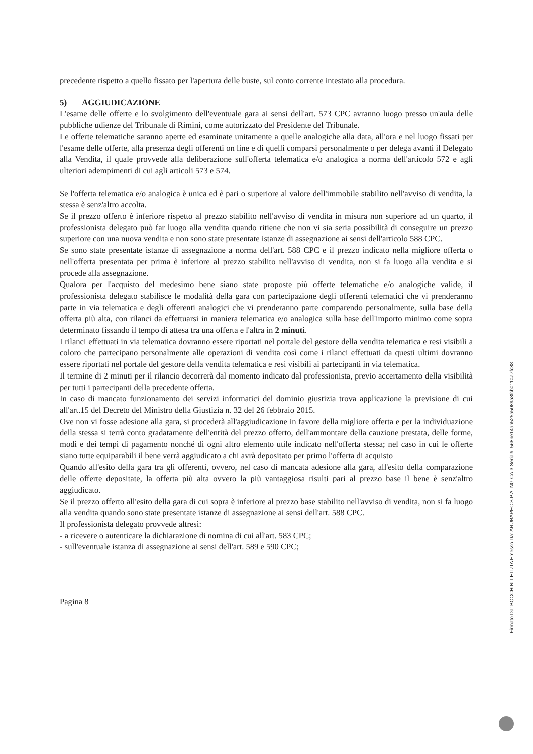precedente rispetto a quello fissato per l'apertura delle buste, sul conto corrente intestato alla procedura.
5) AGGIUDICAZIONE
L'esame delle offerte e lo svolgimento dell'eventuale gara ai sensi dell'art. 573 CPC avranno luogo presso un'aula delle pubbliche udienze del Tribunale di Rimini, come autorizzato del Presidente del Tribunale.
Le offerte telematiche saranno aperte ed esaminate unitamente a quelle analogiche alla data, all'ora e nel luogo fissati per l'esame delle offerte, alla presenza degli offerenti on line e di quelli comparsi personalmente o per delega avanti il Delegato alla Vendita, il quale provvede alla deliberazione sull'offerta telematica e/o analogica a norma dell'articolo 572 e agli ulteriori adempimenti di cui agli articoli 573 e 574.
Se l'offerta telematica e/o analogica è unica ed è pari o superiore al valore dell'immobile stabilito nell'avviso di vendita, la stessa è senz'altro accolta.
Se il prezzo offerto è inferiore rispetto al prezzo stabilito nell'avviso di vendita in misura non superiore ad un quarto, il professionista delegato può far luogo alla vendita quando ritiene che non vi sia seria possibilità di conseguire un prezzo superiore con una nuova vendita e non sono state presentate istanze di assegnazione ai sensi dell'articolo 588 CPC.
Se sono state presentate istanze di assegnazione a norma dell'art. 588 CPC e il prezzo indicato nella migliore offerta o nell'offerta presentata per prima è inferiore al prezzo stabilito nell'avviso di vendita, non si fa luogo alla vendita e si procede alla assegnazione.
Qualora per l'acquisto del medesimo bene siano state proposte più offerte telematiche e/o analogiche valide, il professionista delegato stabilisce le modalità della gara con partecipazione degli offerenti telematici che vi prenderanno parte in via telematica e degli offerenti analogici che vi prenderanno parte comparendo personalmente, sulla base della offerta più alta, con rilanci da effettuarsi in maniera telematica e/o analogica sulla base dell'importo minimo come sopra determinato fissando il tempo di attesa tra una offerta e l'altra in 2 minuti.
I rilanci effettuati in via telematica dovranno essere riportati nel portale del gestore della vendita telematica e resi visibili a coloro che partecipano personalmente alle operazioni di vendita così come i rilanci effettuati da questi ultimi dovranno essere riportati nel portale del gestore della vendita telematica e resi visibili ai partecipanti in via telematica.
Il termine di 2 minuti per il rilancio decorrerà dal momento indicato dal professionista, previo accertamento della visibilità per tutti i partecipanti della precedente offerta.
In caso di mancato funzionamento dei servizi informatici del dominio giustizia trova applicazione la previsione di cui all'art.15 del Decreto del Ministro della Giustizia n. 32 del 26 febbraio 2015.
Ove non vi fosse adesione alla gara, si procederà all'aggiudicazione in favore della migliore offerta e per la individuazione della stessa si terrà conto gradatamente dell'entità del prezzo offerto, dell'ammontare della cauzione prestata, delle forme, modi e dei tempi di pagamento nonché di ogni altro elemento utile indicato nell'offerta stessa; nel caso in cui le offerte siano tutte equiparabili il bene verrà aggiudicato a chi avrà depositato per primo l'offerta di acquisto
Quando all'esito della gara tra gli offerenti, ovvero, nel caso di mancata adesione alla gara, all'esito della comparazione delle offerte depositate, la offerta più alta ovvero la più vantaggiosa risulti pari al prezzo base il bene è senz'altro aggiudicato.
Se il prezzo offerto all'esito della gara di cui sopra è inferiore al prezzo base stabilito nell'avviso di vendita, non si fa luogo alla vendita quando sono state presentate istanze di assegnazione ai sensi dell'art. 588 CPC.
Il professionista delegato provvede altresì:
- a ricevere o autenticare la dichiarazione di nomina di cui all'art. 583 CPC;
- sull'eventuale istanza di assegnazione ai sensi dell'art. 589 e 590 CPC;
Pagina 8
Firmato Da: BOCCHINI LETIZIA Emesso Da: ARUBAPEC S.P.A. NG CA 3 Serial#: 568be14ab525a5089a8fcb0110a7fc88